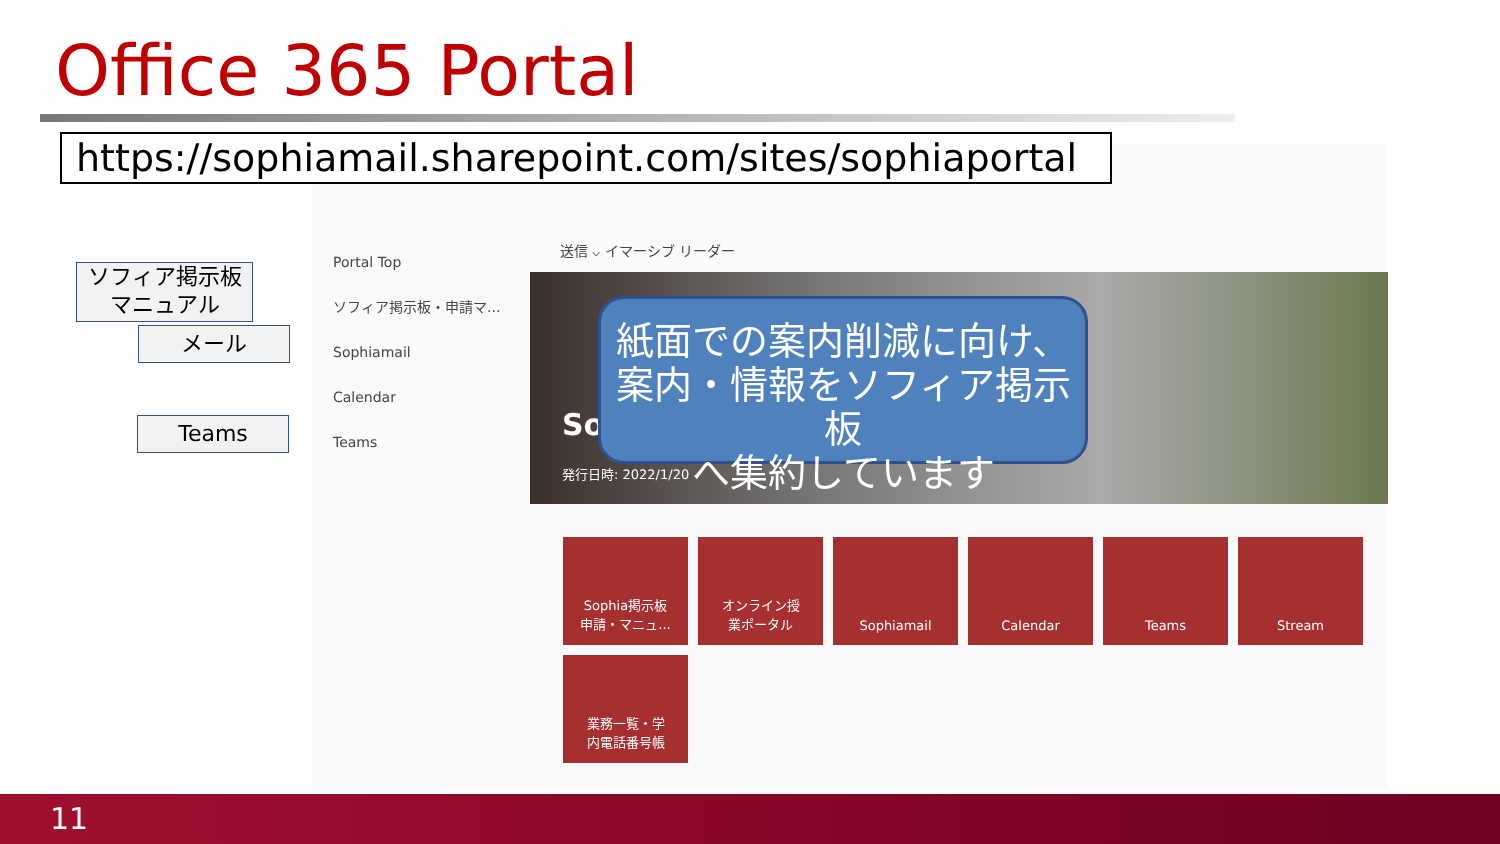Office 365 Portal
https://sophiamail.sharepoint.com/sites/sophiaportal
Portal Top
ソフィア掲示板・申請マ...
Sophiamail
Calendar
Teams
送信 ⌵ イマーシブ リーダー
So
発行日時: 2022/1/20
紙面での案内削減に向け、
案内・情報をソフィア掲示板
へ集約しています
ソフィア掲示板
マニュアル
メール
Teams
Sophia掲示板
申請・マニュ...
オンライン授
業ポータル
Sophiamail
Calendar
Teams
Stream
業務一覧・学
内電話番号帳
11